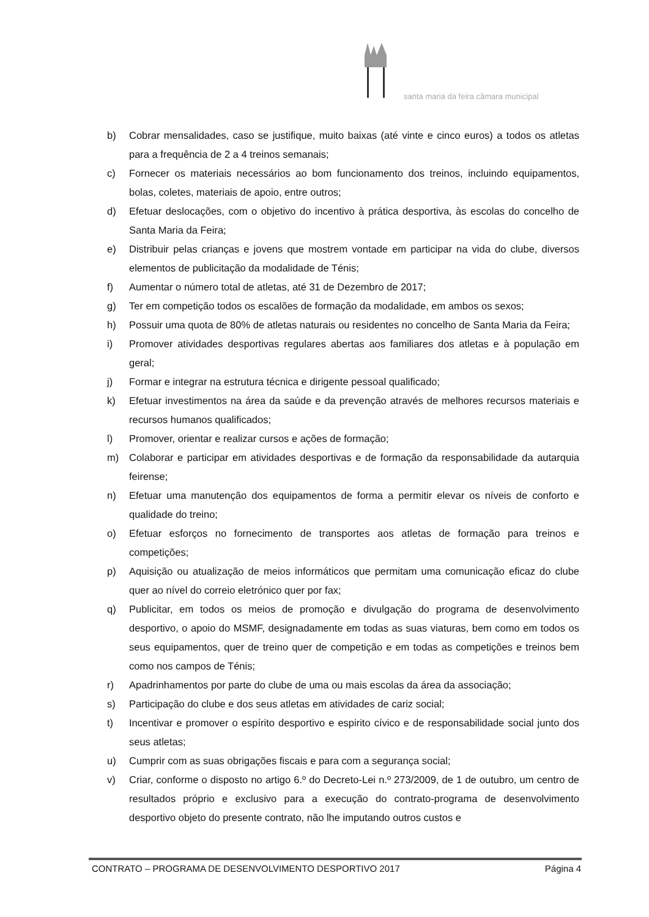santa maria da feira câmara municipal
b) Cobrar mensalidades, caso se justifique, muito baixas (até vinte e cinco euros) a todos os atletas para a frequência de 2 a 4 treinos semanais;
c) Fornecer os materiais necessários ao bom funcionamento dos treinos, incluindo equipamentos, bolas, coletes, materiais de apoio, entre outros;
d) Efetuar deslocações, com o objetivo do incentivo à prática desportiva, às escolas do concelho de Santa Maria da Feira;
e) Distribuir pelas crianças e jovens que mostrem vontade em participar na vida do clube, diversos elementos de publicitação da modalidade de Ténis;
f) Aumentar o número total de atletas, até 31 de Dezembro de 2017;
g) Ter em competição todos os escalões de formação da modalidade, em ambos os sexos;
h) Possuir uma quota de 80% de atletas naturais ou residentes no concelho de Santa Maria da Feira;
i) Promover atividades desportivas regulares abertas aos familiares dos atletas e à população em geral;
j) Formar e integrar na estrutura técnica e dirigente pessoal qualificado;
k) Efetuar investimentos na área da saúde e da prevenção através de melhores recursos materiais e recursos humanos qualificados;
l) Promover, orientar e realizar cursos e ações de formação;
m) Colaborar e participar em atividades desportivas e de formação da responsabilidade da autarquia feirense;
n) Efetuar uma manutenção dos equipamentos de forma a permitir elevar os níveis de conforto e qualidade do treino;
o) Efetuar esforços no fornecimento de transportes aos atletas de formação para treinos e competições;
p) Aquisição ou atualização de meios informáticos que permitam uma comunicação eficaz do clube quer ao nível do correio eletrónico quer por fax;
q) Publicitar, em todos os meios de promoção e divulgação do programa de desenvolvimento desportivo, o apoio do MSMF, designadamente em todas as suas viaturas, bem como em todos os seus equipamentos, quer de treino quer de competição e em todas as competições e treinos bem como nos campos de Ténis;
r) Apadrinhamentos por parte do clube de uma ou mais escolas da área da associação;
s) Participação do clube e dos seus atletas em atividades de cariz social;
t) Incentivar e promover o espírito desportivo e espirito cívico e de responsabilidade social junto dos seus atletas;
u) Cumprir com as suas obrigações fiscais e para com a segurança social;
v) Criar, conforme o disposto no artigo 6.º do Decreto-Lei n.º 273/2009, de 1 de outubro, um centro de resultados próprio e exclusivo para a execução do contrato-programa de desenvolvimento desportivo objeto do presente contrato, não lhe imputando outros custos e
CONTRATO – PROGRAMA DE DESENVOLVIMENTO DESPORTIVO 2017 Página 4